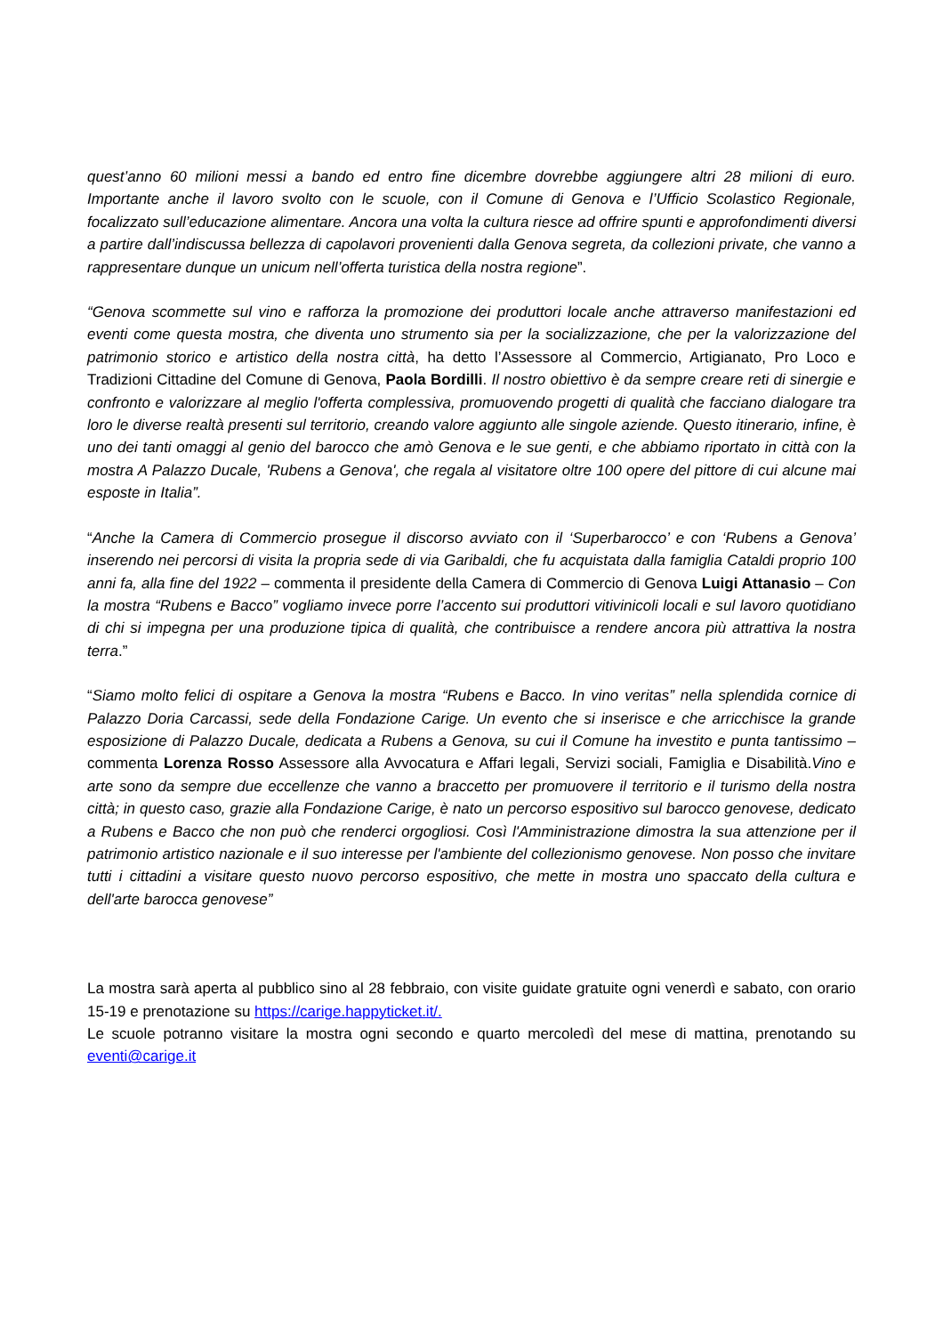quest’anno 60 milioni messi a bando ed entro fine dicembre dovrebbe aggiungere altri 28 milioni di euro. Importante anche il lavoro svolto con le scuole, con il Comune di Genova e l’Ufficio Scolastico Regionale, focalizzato sull’educazione alimentare. Ancora una volta la cultura riesce ad offrire spunti e approfondimenti diversi a partire dall’indiscussa bellezza di capolavori provenienti dalla Genova segreta, da collezioni private, che vanno a rappresentare dunque un unicum nell’offerta turistica della nostra regione”.
“Genova scommette sul vino e rafforza la promozione dei produttori locale anche attraverso manifestazioni ed eventi come questa mostra, che diventa uno strumento sia per la socializzazione, che per la valorizzazione del patrimonio storico e artistico della nostra città, ha detto l’Assessore al Commercio, Artigianato, Pro Loco e Tradizioni Cittadine del Comune di Genova, Paola Bordilli. Il nostro obiettivo è da sempre creare reti di sinergie e confronto e valorizzare al meglio l'offerta complessiva, promuovendo progetti di qualità che facciano dialogare tra loro le diverse realtà presenti sul territorio, creando valore aggiunto alle singole aziende. Questo itinerario, infine, è uno dei tanti omaggi al genio del barocco che amò Genova e le sue genti, e che abbiamo riportato in città con la mostra A Palazzo Ducale, 'Rubens a Genova', che regala al visitatore oltre 100 opere del pittore di cui alcune mai esposte in Italia”.
“Anche la Camera di Commercio prosegue il discorso avviato con il ‘Superbarocco’ e con ‘Rubens a Genova’ inserendo nei percorsi di visita la propria sede di via Garibaldi, che fu acquistata dalla famiglia Cataldi proprio 100 anni fa, alla fine del 1922 – commenta il presidente della Camera di Commercio di Genova Luigi Attanasio – Con la mostra “Rubens e Bacco” vogliamo invece porre l’accento sui produttori vitivinicoli locali e sul lavoro quotidiano di chi si impegna per una produzione tipica di qualità, che contribuisce a rendere ancora più attrattiva la nostra terra.”
“Siamo molto felici di ospitare a Genova la mostra “Rubens e Bacco. In vino veritas” nella splendida cornice di Palazzo Doria Carcassi, sede della Fondazione Carige. Un evento che si inserisce e che arricchisce la grande esposizione di Palazzo Ducale, dedicata a Rubens a Genova, su cui il Comune ha investito e punta tantissimo – commenta Lorenza Rosso Assessore alla Avvocatura e Affari legali, Servizi sociali, Famiglia e Disabilità.Vino e arte sono da sempre due eccellenze che vanno a braccetto per promuovere il territorio e il turismo della nostra città; in questo caso, grazie alla Fondazione Carige, è nato un percorso espositivo sul barocco genovese, dedicato a Rubens e Bacco che non può che renderci orgogliosi. Così l'Amministrazione dimostra la sua attenzione per il patrimonio artistico nazionale e il suo interesse per l'ambiente del collezionismo genovese. Non posso che invitare tutti i cittadini a visitare questo nuovo percorso espositivo, che mette in mostra uno spaccato della cultura e dell'arte barocca genovese”
La mostra sarà aperta al pubblico sino al 28 febbraio, con visite guidate gratuite ogni venerdì e sabato, con orario 15-19 e prenotazione su https://carige.happyticket.it/.
Le scuole potranno visitare la mostra ogni secondo e quarto mercoledì del mese di mattina, prenotando su eventi@carige.it